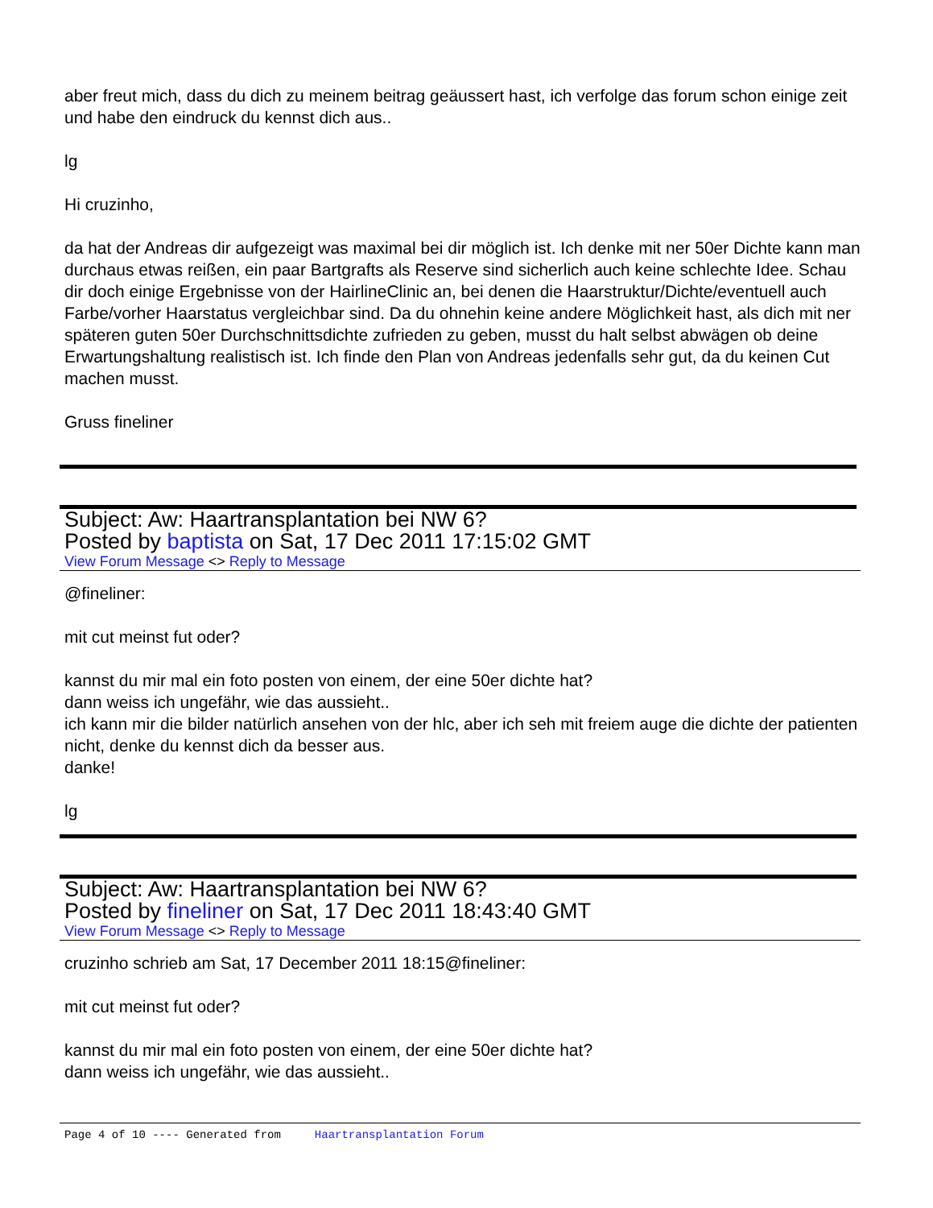aber freut mich, dass du dich zu meinem beitrag geäussert hast, ich verfolge das forum schon einige zeit und habe den eindruck du kennst dich aus..
lg
Hi cruzinho,
da hat der Andreas dir aufgezeigt was maximal bei dir möglich ist. Ich denke mit ner 50er Dichte kann man durchaus etwas reißen, ein paar Bartgrafts als Reserve sind sicherlich auch keine schlechte Idee. Schau dir doch einige Ergebnisse von der HairlineClinic an, bei denen die Haarstruktur/Dichte/eventuell auch Farbe/vorher Haarstatus vergleichbar sind. Da du ohnehin keine andere Möglichkeit hast, als dich mit ner späteren guten 50er Durchschnittsdichte zufrieden zu geben, musst du halt selbst abwägen ob deine Erwartungshaltung realistisch ist. Ich finde den Plan von Andreas jedenfalls sehr gut, da du keinen Cut machen musst.
Gruss fineliner
Subject: Aw: Haartransplantation bei NW 6?
Posted by baptista on Sat, 17 Dec 2011 17:15:02 GMT
View Forum Message <> Reply to Message
@fineliner:
mit cut meinst fut oder?
kannst du mir mal ein foto posten von einem, der eine 50er dichte hat?
dann weiss ich ungefähr, wie das aussieht..
ich kann mir die bilder natürlich ansehen von der hlc, aber ich seh mit freiem auge die dichte der patienten nicht, denke du kennst dich da besser aus.
danke!
lg
Subject: Aw: Haartransplantation bei NW 6?
Posted by fineliner on Sat, 17 Dec 2011 18:43:40 GMT
View Forum Message <> Reply to Message
cruzinho schrieb am Sat, 17 December 2011 18:15@fineliner:
mit cut meinst fut oder?
kannst du mir mal ein foto posten von einem, der eine 50er dichte hat?
dann weiss ich ungefähr, wie das aussieht..
Page 4 of 10 ---- Generated from Haartransplantation Forum